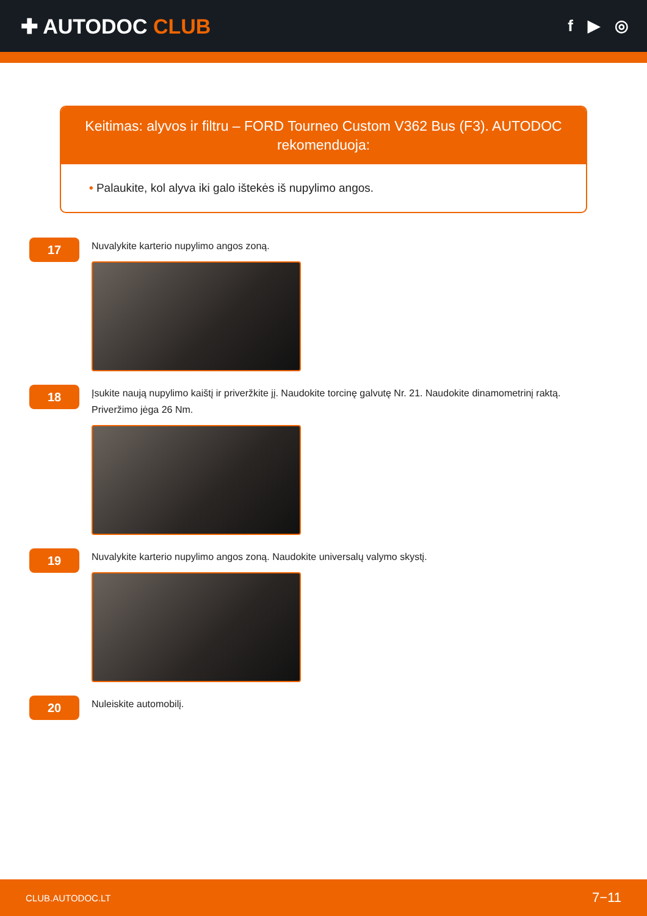✚ AUTODOC CLUB
f ▶ ◎
Keitimas: alyvos ir filtru – FORD Tourneo Custom V362 Bus (F3). AUTODOC rekomenduoja:
• Palaukite, kol alyva iki galo ištekės iš nupylimo angos.
17
Nuvalykite karterio nupylimo angos zoną.
18
Įsukite naują nupylimo kaištį ir priveržkite jį. Naudokite torcinę galvutę Nr. 21. Naudokite dinamometrinį raktą. Priveržimo jėga 26 Nm.
19
Nuvalykite karterio nupylimo angos zoną. Naudokite universalų valymo skystį.
20
Nuleiskite automobilį.
CLUB.AUTODOC.LT 7−11